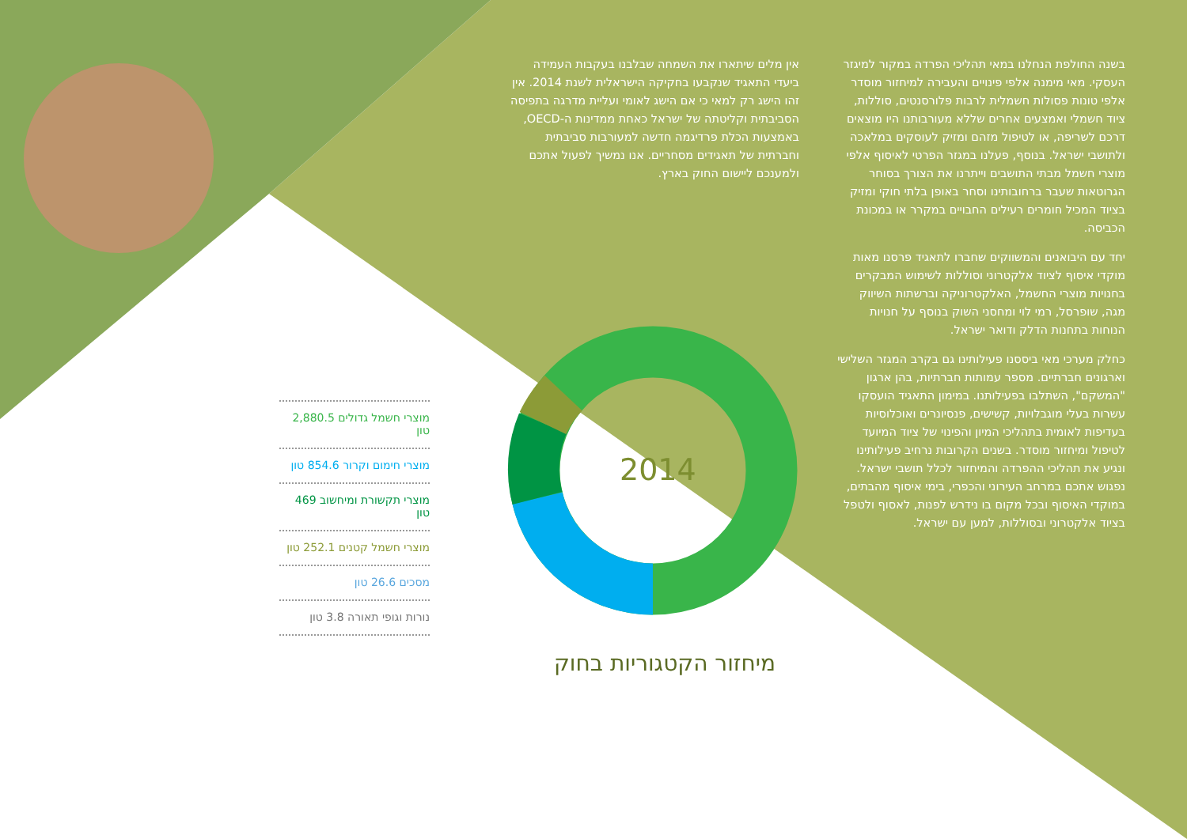בשנה החולפת הנחלנו במאי תהליכי הפרדה במקור למיגזר העסקי. מאי מימנה אלפי פינויים והעבירה למיחזור מוסדר אלפי טונות פסולות חשמלית לרבות פלורסנטים, סוללות, ציוד חשמלי ואמצעים אחרים שללא מעורבותנו היו מוצאים דרכם לשריפה, או לטיפול מזהם ומזיק לעוסקים במלאכה ולתושבי ישראל. בנוסף, פעלנו במגזר הפרטי לאיסוף אלפי מוצרי חשמל מבתי התושבים וייתרנו את הצורך בסוחר הגרוטאות שעבר ברחובותינו וסחר באופן בלתי חוקי ומזיק בציוד המכיל חומרים רעילים החבויים במקרר או במכונת הכביסה.
יחד עם היבואנים והמשווקים שחברו לתאגיד פרסנו מאות מוקדי איסוף לציוד אלקטרוני וסוללות לשימוש המבקרים בחנויות מוצרי החשמל, האלקטרוניקה וברשתות השיווק מגה, שופרסל, רמי לוי ומחסני השוק בנוסף על חנויות הנוחות בתחנות הדלק ודואר ישראל.
כחלק מערכי מאי ביססנו פעילותינו גם בקרב המגזר השלישי וארגונים חברתיים. מספר עמותות חברתיות, בהן ארגון "המשקם", השתלבו בפעילותנו. במימון התאגיד הועסקו עשרות בעלי מוגבלויות, קשישים, פנסיונרים ואוכלוסיות בעדיפות לאומית בתהליכי המיון והפינוי של ציוד המיועד לטיפול ומיחזור מוסדר. בשנים הקרובות נרחיב פעילותינו ונגיע את תהליכי ההפרדה והמיחזור לכלל תושבי ישראל. נפגוש אתכם במרחב העירוני והכפרי, בימי איסוף מהבתים, במוקדי האיסוף ובכל מקום בו נידרש לפנות, לאסוף ולטפל בציוד אלקטרוני ובסוללות, למען עם ישראל.
אין מלים שיתארו את השמחה שבלבנו בעקבות העמידה ביעדי התאגיד שנקבעו בחקיקה הישראלית לשנת 2014. אין זהו הישג רק למאי כי אם הישג לאומי ועליית מדרגה בתפיסה הסביבתית וקליטתה של ישראל כאחת ממדינות ה-OECD, באמצעות הכלת פרדיגמה חדשה למעורבות סביבתית וחברתית של תאגידים מסחריים. אנו נמשיך לפעול אתכם ולמענכם ליישום החוק בארץ.
2014
מוצרי חשמל גדולים 2,880.5 טון
מוצרי חימום וקרור 854.6 טון
מוצרי תקשורת ומיחשוב 469 טון
מוצרי חשמל קטנים 252.1 טון
מסכים 26.6 טון
נורות וגופי תאורה 3.8 טון
מיחזור הקטגוריות בחוק